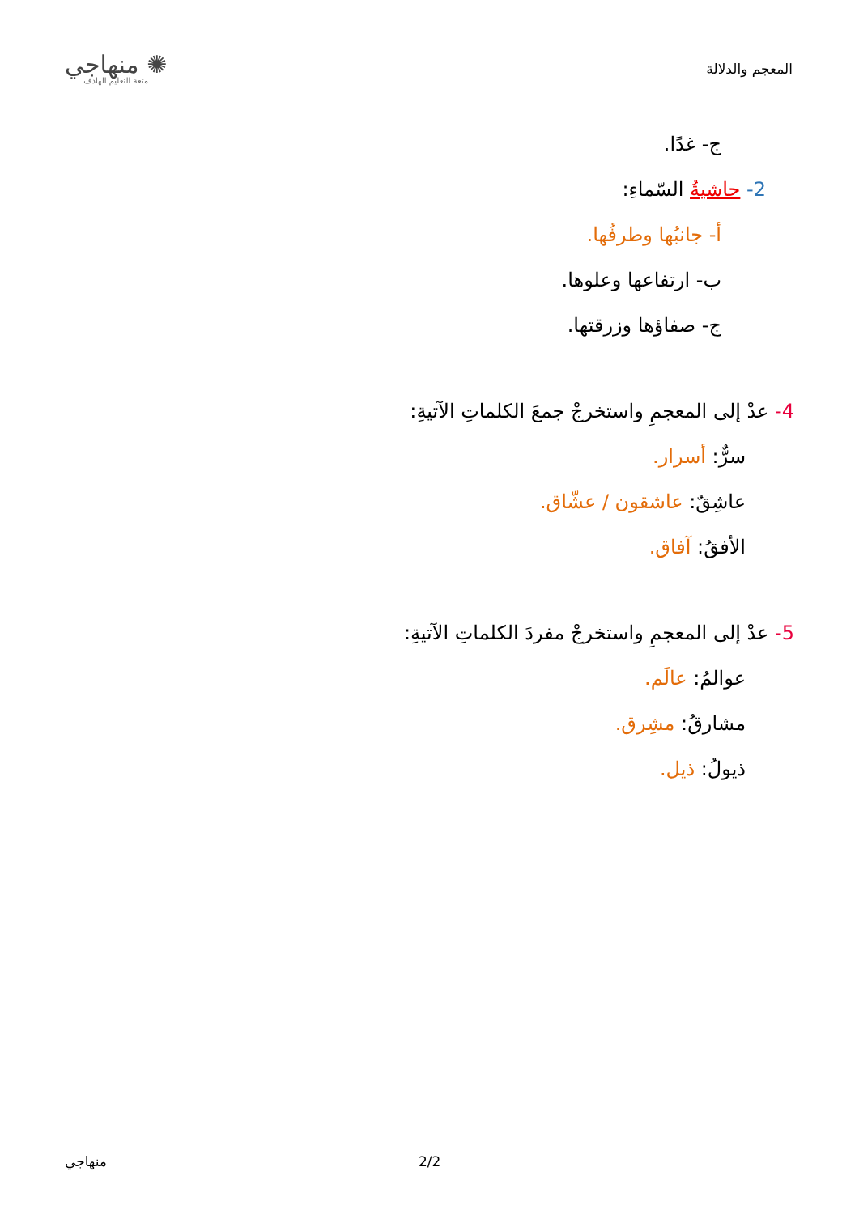المعجم والدلالة
✺ منهاجي
متعة التعليم الهادف
ج- غدًا.
2- حاشيةُ السّماءِ:
أ- جانبُها وطرفُها.
ب- ارتفاعها وعلوها.
ج- صفاؤها وزرقتها.
4- عدْ إلى المعجمِ واستخرجْ جمعَ الكلماتِ الآتيةِ:
سرٌّ: أسرار.
عاشِقٌ: عاشقون / عشّاق.
الأفقُ: آفاق.
5- عدْ إلى المعجمِ واستخرجْ مفردَ الكلماتِ الآتيةِ:
عوالمُ: عالَم.
مشارقُ: مشِرق.
ذيولُ: ذيل.
منهاجي 2/2